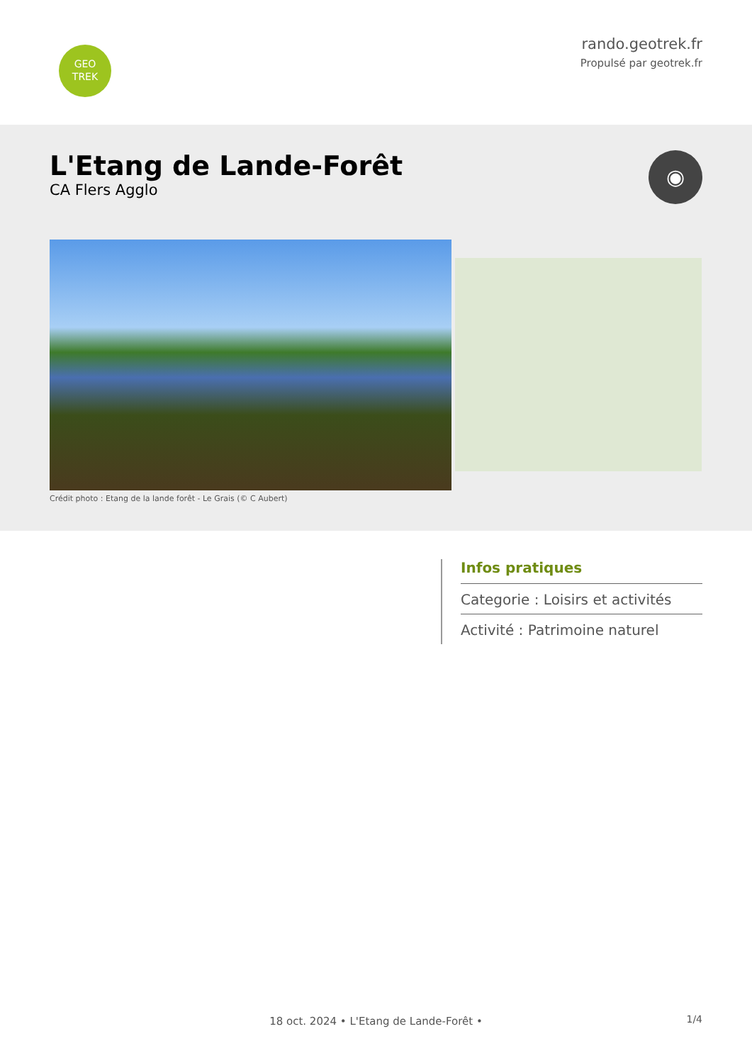GEO
TREK
rando.geotrek.fr
Propulsé par geotrek.fr
L'Etang de Lande-Forêt
CA Flers Agglo
◉
Crédit photo : Etang de la lande forêt - Le Grais (© C Aubert)
Infos pratiques
Categorie : Loisirs et activités
Activité : Patrimoine naturel
1/4 18 oct. 2024 • L'Etang de Lande-Forêt •